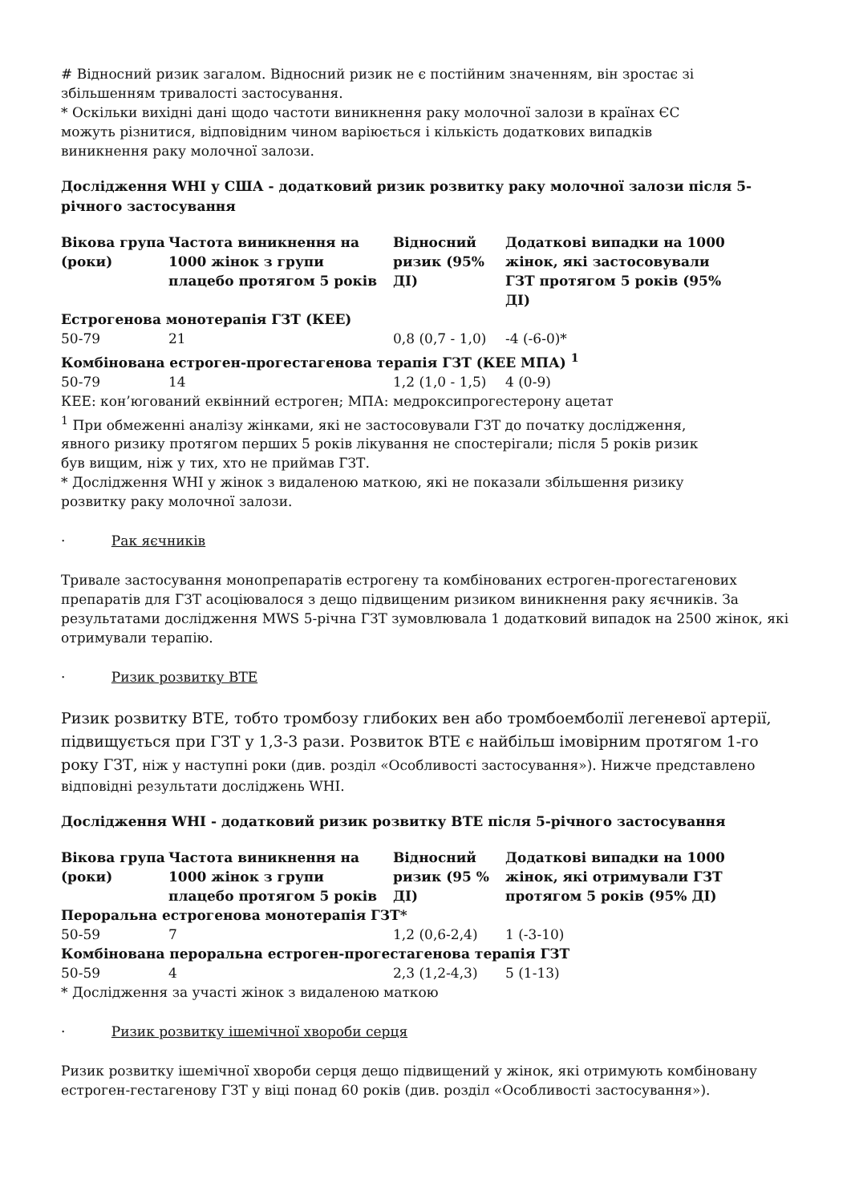# Відносний ризик загалом. Відносний ризик не є постійним значенням, він зростає зі
збільшенням тривалості застосування.
* Оскільки вихідні дані щодо частоти виникнення раку молочної залози в країнах ЄС
можуть різнитися, відповідним чином варіюється і кількість додаткових випадків
виникнення раку молочної залози.
Дослідження WHI у США - додатковий ризик розвитку раку молочної залози після 5-
річного застосування
| Вікова група (роки) | Частота виникнення на 1000 жінок з групи плацебо протягом 5 років | Відносний ризик (95% ДІ) | Додаткові випадки на 1000 жінок, які застосовували ГЗТ протягом 5 років (95% ДІ) |
| --- | --- | --- | --- |
| Естрогенова монотерапія ГЗТ (КЕЕ) | | | |
| 50-79 | 21 | 0,8 (0,7 - 1,0) | -4 (-6-0)* |
| Комбінована естроген-прогестагенова терапія ГЗТ (КЕЕ МПА) <sup>1</sup> | | | |
| 50-79 | 14 | 1,2 (1,0 - 1,5) | 4 (0-9) |
КЕЕ: кон’югований еквінний естроген; МПА: медроксипрогестерону ацетат
<sup>1</sup> При обмеженні аналізу жінками, які не застосовували ГЗТ до початку дослідження,
явного ризику протягом перших 5 років лікування не спостерігали; після 5 років ризик
був вищим, ніж у тих, хто не приймав ГЗТ.
* Дослідження WHI у жінок з видаленою маткою, які не показали збільшення ризику
розвитку раку молочної залози.
· Рак яєчників
Тривале застосування монопрепаратів естрогену та комбінованих естроген-прогестагенових препаратів для ГЗТ асоціювалося з дещо підвищеним ризиком виникнення раку яєчників. За результатами дослідження MWS 5-річна ГЗТ зумовлювала 1 додатковий випадок на 2500 жінок, які отримували терапію.
· Ризик розвитку ВТЕ
Ризик розвитку ВТЕ, тобто тромбозу глибоких вен або тромбоемболії легеневої артерії, підвищується при ГЗТ у 1,3-3 рази. Розвиток ВТЕ є найбільш імовірним протягом 1-го року ГЗТ, ніж у наступні роки (див. розділ «Особливості застосування»). Нижче представлено відповідні результати досліджень WHI.
Дослідження WHI - додатковий ризик розвитку ВТЕ після 5-річного застосування
| Вікова група (роки) | Частота виникнення на 1000 жінок з групи плацебо протягом 5 років | Відносний ризик (95 % ДІ) | Додаткові випадки на 1000 жінок, які отримували ГЗТ протягом 5 років (95% ДІ) |
| --- | --- | --- | --- |
| Пероральна естрогенова монотерапія ГЗТ* | | | |
| 50-59 | 7 | 1,2 (0,6-2,4) | 1 (-3-10) |
| Комбінована пероральна естроген-прогестагенова терапія ГЗТ | | | |
| 50-59 | 4 | 2,3 (1,2-4,3) | 5 (1-13) |
* Дослідження за участі жінок з видаленою маткою
· Ризик розвитку ішемічної хвороби серця
Ризик розвитку ішемічної хвороби серця дещо підвищений у жінок, які отримують комбіновану естроген-гестагенову ГЗТ у віці понад 60 років (див. розділ «Особливості застосування»).